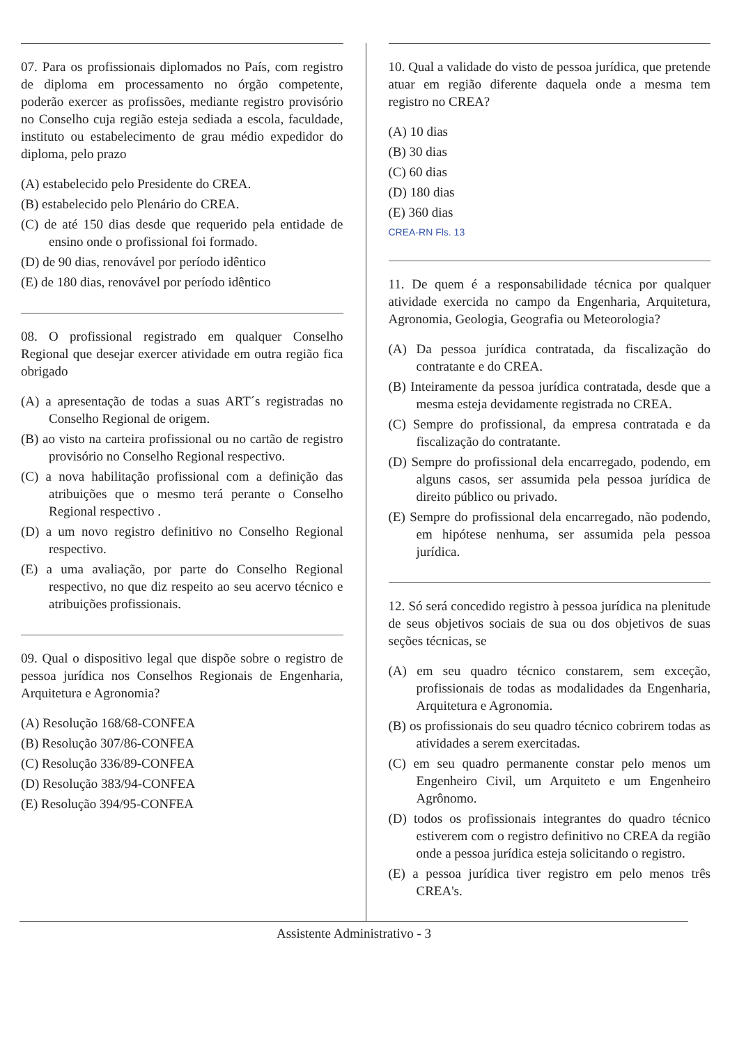07. Para os profissionais diplomados no País, com registro de diploma em processamento no órgão competente, poderão exercer as profissões, mediante registro provisório no Conselho cuja região esteja sediada a escola, faculdade, instituto ou estabelecimento de grau médio expedidor do diploma, pelo prazo
(A) estabelecido pelo Presidente do CREA.
(B) estabelecido pelo Plenário do CREA.
(C) de até 150 dias desde que requerido pela entidade de ensino onde o profissional foi formado.
(D) de 90 dias, renovável por período idêntico
(E) de 180 dias, renovável por período idêntico
08. O profissional registrado em qualquer Conselho Regional que desejar exercer atividade em outra região fica obrigado
(A) a apresentação de todas a suas ART´s registradas no Conselho Regional de origem.
(B) ao visto na carteira profissional ou no cartão de registro provisório no Conselho Regional respectivo.
(C) a nova habilitação profissional com a definição das atribuições que o mesmo terá perante o Conselho Regional respectivo .
(D) a um novo registro definitivo no Conselho Regional respectivo.
(E) a uma avaliação, por parte do Conselho Regional respectivo, no que diz respeito ao seu acervo técnico e atribuições profissionais.
09. Qual o dispositivo legal que dispõe sobre o registro de pessoa jurídica nos Conselhos Regionais de Engenharia, Arquitetura e Agronomia?
(A) Resolução 168/68-CONFEA
(B) Resolução 307/86-CONFEA
(C) Resolução 336/89-CONFEA
(D) Resolução 383/94-CONFEA
(E) Resolução 394/95-CONFEA
10. Qual a validade do visto de pessoa jurídica, que pretende atuar em região diferente daquela onde a mesma tem registro no CREA?
(A) 10 dias
(B) 30 dias
(C) 60 dias
(D) 180 dias
(E) 360 dias
CREA-RN Fls. 13
11. De quem é a responsabilidade técnica por qualquer atividade exercida no campo da Engenharia, Arquitetura, Agronomia, Geologia, Geografia ou Meteorologia?
(A) Da pessoa jurídica contratada, da fiscalização do contratante e do CREA.
(B) Inteiramente da pessoa jurídica contratada, desde que a mesma esteja devidamente registrada no CREA.
(C) Sempre do profissional, da empresa contratada e da fiscalização do contratante.
(D) Sempre do profissional dela encarregado, podendo, em alguns casos, ser assumida pela pessoa jurídica de direito público ou privado.
(E) Sempre do profissional dela encarregado, não podendo, em hipótese nenhuma, ser assumida pela pessoa jurídica.
12. Só será concedido registro à pessoa jurídica na plenitude de seus objetivos sociais de sua ou dos objetivos de suas seções técnicas, se
(A) em seu quadro técnico constarem, sem exceção, profissionais de todas as modalidades da Engenharia, Arquitetura e Agronomia.
(B) os profissionais do seu quadro técnico cobrirem todas as atividades a serem exercitadas.
(C) em seu quadro permanente constar pelo menos um Engenheiro Civil, um Arquiteto e um Engenheiro Agrônomo.
(D) todos os profissionais integrantes do quadro técnico estiverem com o registro definitivo no CREA da região onde a pessoa jurídica esteja solicitando o registro.
(E) a pessoa jurídica tiver registro em pelo menos três CREA's.
Assistente Administrativo - 3